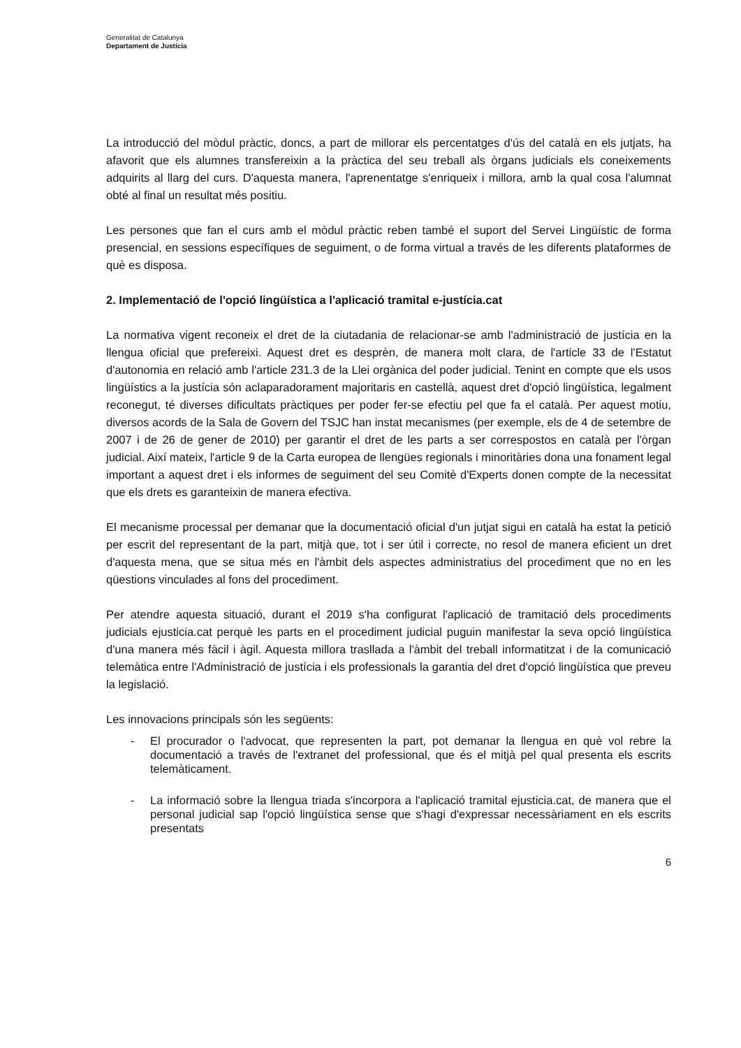Generalitat de Catalunya
Departament de Justícia
La introducció del mòdul pràctic, doncs, a part de millorar els percentatges d'ús del català en els jutjats, ha afavorit que els alumnes transfereixin a la pràctica del seu treball als òrgans judicials els coneixements adquirits al llarg del curs. D'aquesta manera, l'aprenentatge s'enriqueix i millora, amb la qual cosa l'alumnat obté al final un resultat més positiu.
Les persones que fan el curs amb el mòdul pràctic reben també el suport del Servei Lingüístic de forma presencial, en sessions específiques de seguiment, o de forma virtual a través de les diferents plataformes de què es disposa.
2. Implementació de l'opció lingüística a l'aplicació tramital e-justícia.cat
La normativa vigent reconeix el dret de la ciutadania de relacionar-se amb l'administració de justícia en la llengua oficial que prefereixi. Aquest dret es desprèn, de manera molt clara, de l'article 33 de l'Estatut d'autonomia en relació amb l'article 231.3 de la Llei orgànica del poder judicial. Tenint en compte que els usos lingüístics a la justícia són aclaparadorament majoritaris en castellà, aquest dret d'opció lingüística, legalment reconegut, té diverses dificultats pràctiques per poder fer-se efectiu pel que fa el català. Per aquest motiu, diversos acords de la Sala de Govern del TSJC han instat mecanismes (per exemple, els de 4 de setembre de 2007 i de 26 de gener de 2010) per garantir el dret de les parts a ser correspostos en català per l'òrgan judicial. Així mateix, l'article 9 de la Carta europea de llengües regionals i minoritàries dona una fonament legal important a aquest dret i els informes de seguiment del seu Comitè d'Experts donen compte de la necessitat que els drets es garanteixin de manera efectiva.
El mecanisme processal per demanar que la documentació oficial d'un jutjat sigui en català ha estat la petició per escrit del representant de la part, mitjà que, tot i ser útil i correcte, no resol de manera eficient un dret d'aquesta mena, que se situa més en l'àmbit dels aspectes administratius del procediment que no en les qüestions vinculades al fons del procediment.
Per atendre aquesta situació, durant el 2019 s'ha configurat l'aplicació de tramitació dels procediments judicials ejusticia.cat perquè les parts en el procediment judicial puguin manifestar la seva opció lingüística d'una manera més fàcil i àgil. Aquesta millora trasllada a l'àmbit del treball informatitzat i de la comunicació telemàtica entre l'Administració de justícia i els professionals la garantia del dret d'opció lingüística que preveu la legislació.
Les innovacions principals són les següents:
- El procurador o l'advocat, que representen la part, pot demanar la llengua en què vol rebre la documentació a través de l'extranet del professional, que és el mitjà pel qual presenta els escrits telemàticament.
- La informació sobre la llengua triada s'incorpora a l'aplicació tramital ejusticia.cat, de manera que el personal judicial sap l'opció lingüística sense que s'hagi d'expressar necessàriament en els escrits presentats
6